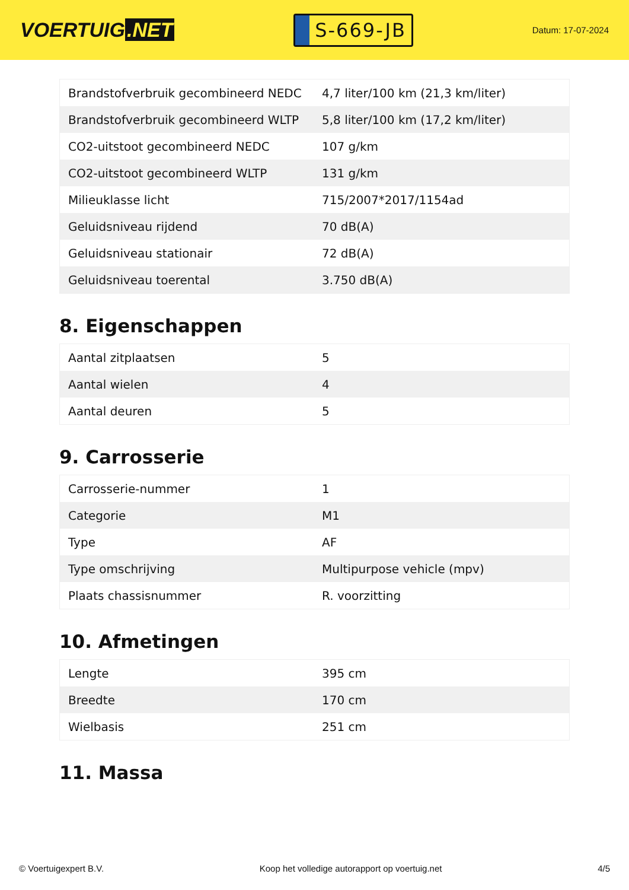VOERTUIG.NET
S-669-JB
Datum: 17-07-2024
| Brandstofverbruik gecombineerd NEDC | 4,7 liter/100 km (21,3 km/liter) |
| Brandstofverbruik gecombineerd WLTP | 5,8 liter/100 km (17,2 km/liter) |
| CO2-uitstoot gecombineerd NEDC | 107 g/km |
| CO2-uitstoot gecombineerd WLTP | 131 g/km |
| Milieuklasse licht | 715/2007*2017/1154ad |
| Geluidsniveau rijdend | 70 dB(A) |
| Geluidsniveau stationair | 72 dB(A) |
| Geluidsniveau toerental | 3.750 dB(A) |
8. Eigenschappen
| Aantal zitplaatsen | 5 |
| Aantal wielen | 4 |
| Aantal deuren | 5 |
9. Carrosserie
| Carrosserie-nummer | 1 |
| Categorie | M1 |
| Type | AF |
| Type omschrijving | Multipurpose vehicle (mpv) |
| Plaats chassisnummer | R. voorzitting |
10. Afmetingen
| Lengte | 395 cm |
| Breedte | 170 cm |
| Wielbasis | 251 cm |
11. Massa
© Voertuigexpert B.V. Koop het volledige autorapport op voertuig.net 4/5